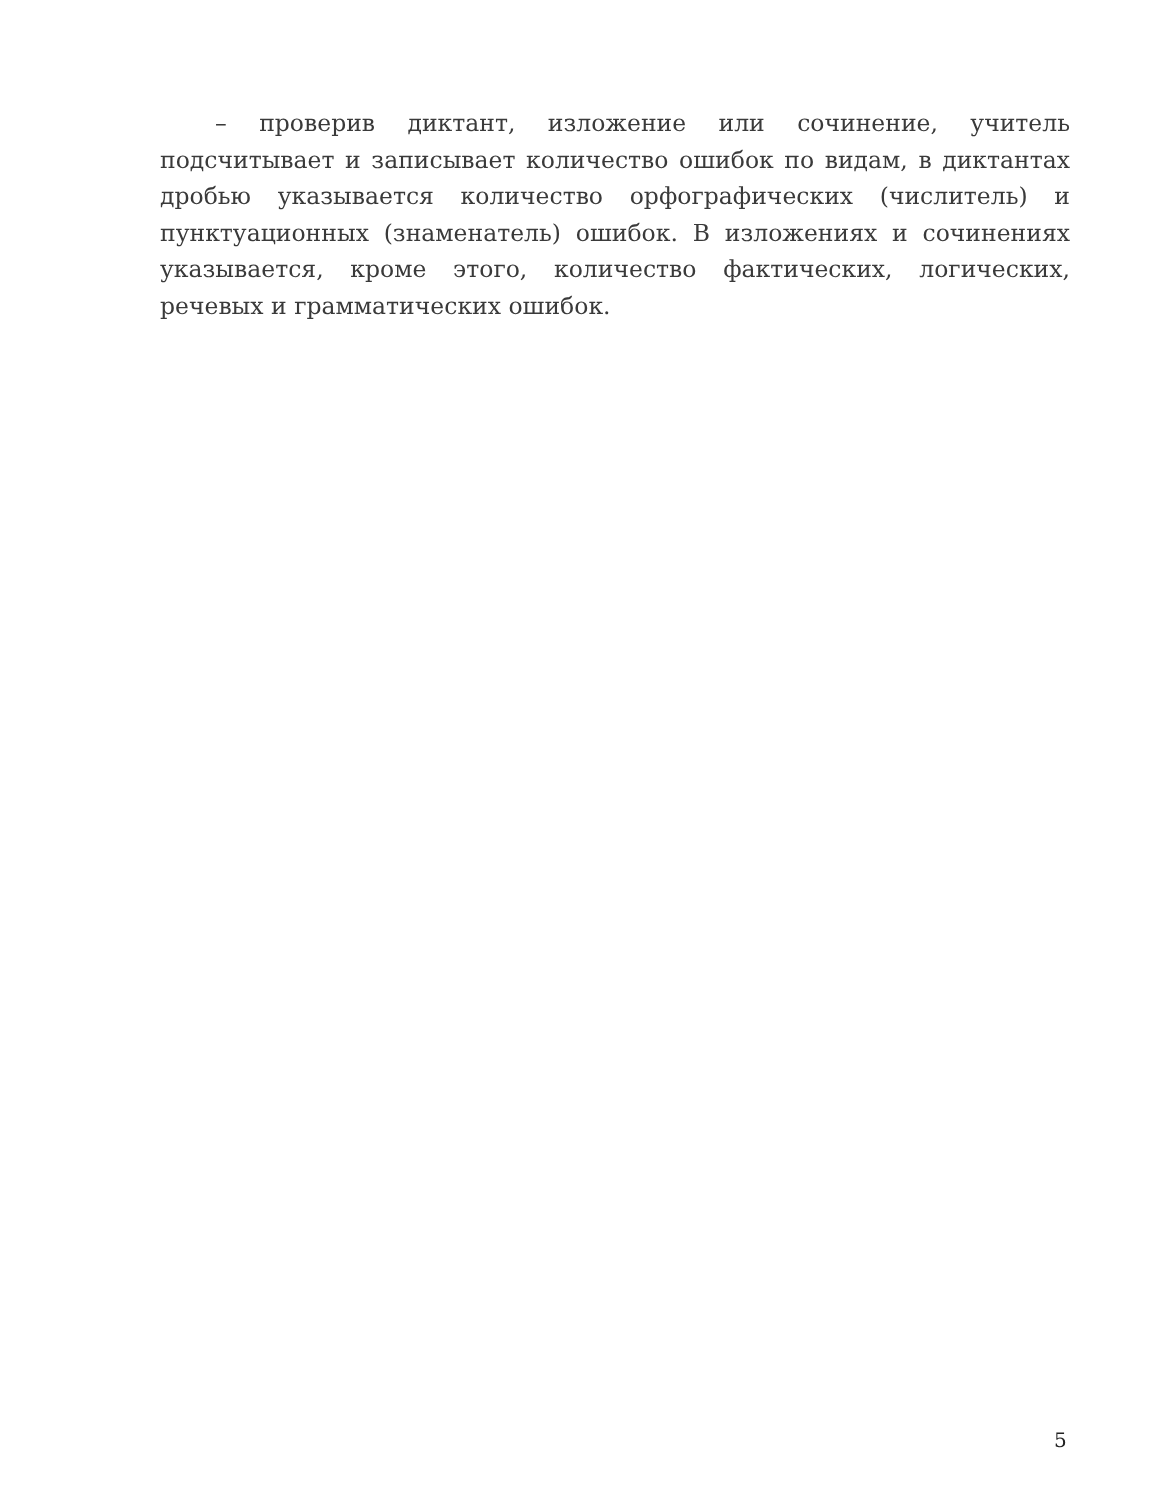– проверив диктант, изложение или сочинение, учитель подсчитывает и записывает количество ошибок по видам, в диктантах дробью указывается количество орфографических (числитель) и пунктуационных (знаменатель) ошибок. В изложениях и сочинениях указывается, кроме этого, количество фактических, логических, речевых и грамматических ошибок.
5